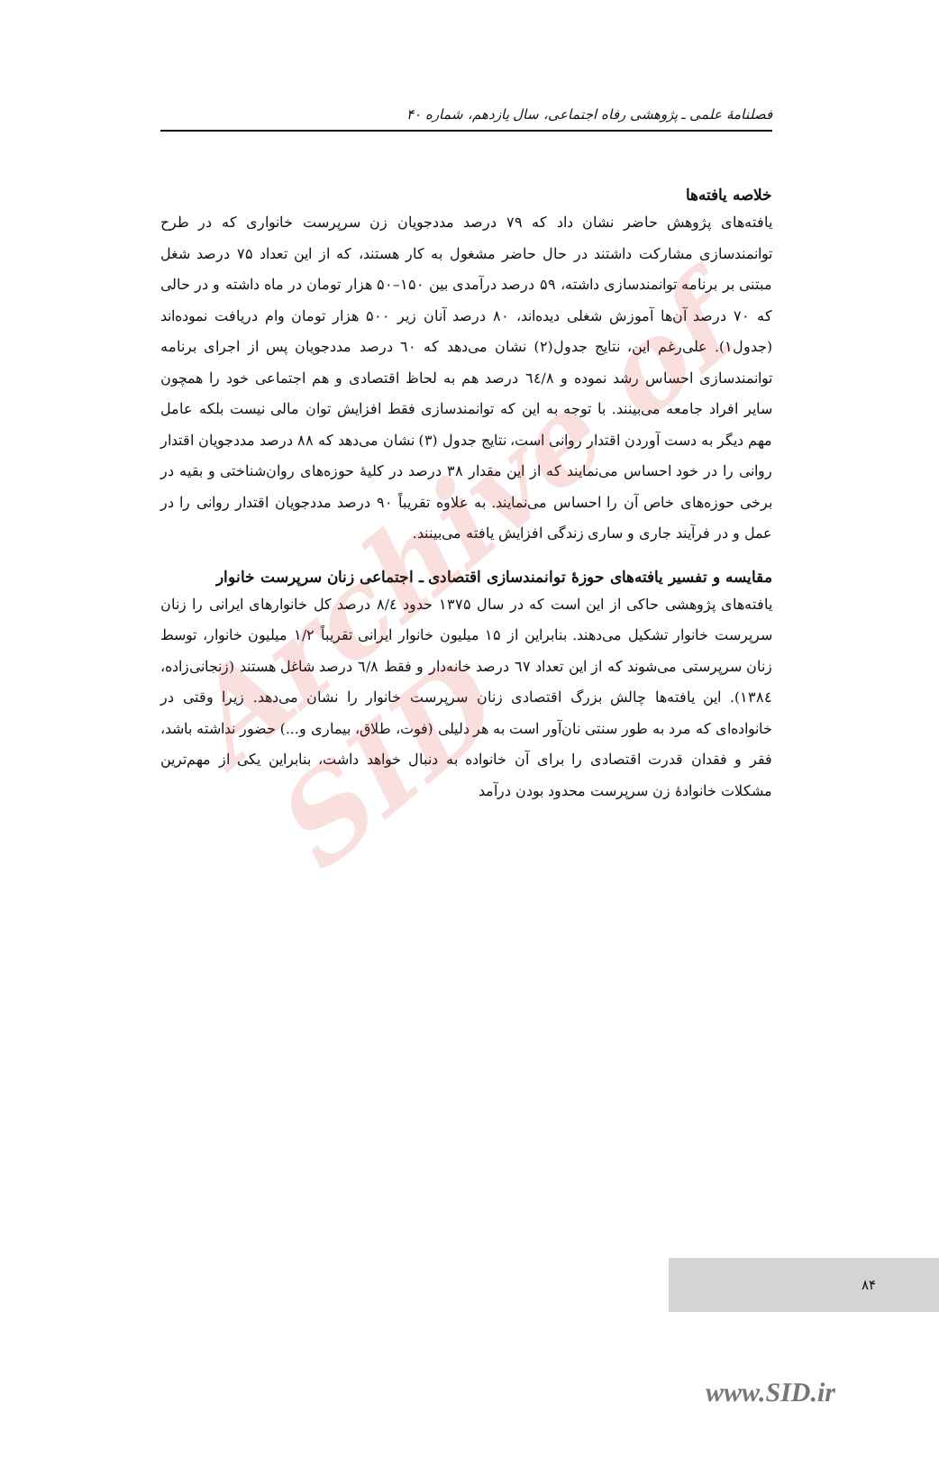Archive of SID
فصلنامهٔ علمی ـ پژوهشی رفاه اجتماعی، سال یازدهم، شماره ۴۰
خلاصه یافته‌ها
یافته‌های پژوهش حاضر نشان داد که ۷۹ درصد مددجویان زن سرپرست خانواری که در طرح توانمندسازی مشارکت داشتند در حال حاضر مشغول به کار هستند، که از این تعداد ۷۵ درصد شغل مبتنی بر برنامه توانمندسازی داشته، ۵۹ درصد درآمدی بین ۱۵۰–۵۰ هزار تومان در ماه داشته و در حالی که ۷۰ درصد آن‌ها آموزش شغلی دیده‌اند، ۸۰ درصد آنان زیر ۵۰۰ هزار تومان وام دریافت نموده‌اند (جدول۱). علی‌رغم این، نتایج جدول(۲) نشان می‌دهد که ٦٠ درصد مددجویان پس از اجرای برنامه توانمندسازی احساس رشد نموده و ٦٤/٨ درصد هم به لحاظ اقتصادی و هم اجتماعی خود را همچون سایر افراد جامعه می‌بینند. با توجه به این که توانمندسازی فقط افزایش توان مالی نیست بلکه عامل مهم دیگر به دست آوردن اقتدار روانی است، نتایج جدول (۳) نشان می‌دهد که ۸۸ درصد مددجویان اقتدار روانی را در خود احساس می‌نمایند که از این مقدار ۳۸ درصد در کلیهٔ حوزه‌های روان‌شناختی و بقیه در برخی حوزه‌های خاص آن را احساس می‌نمایند. به علاوه تقریباً ۹۰ درصد مددجویان اقتدار روانی را در عمل و در فرآیند جاری و ساری زندگی افزایش یافته می‌بینند.
مقایسه و تفسیر یافته‌های حوزهٔ توانمندسازی اقتصادی ـ اجتماعی زنان سرپرست خانوار
یافته‌های پژوهشی حاکی از این است که در سال ۱۳۷۵ حدود ٨/٤ درصد کل خانوارهای ایرانی را زنان سرپرست خانوار تشکیل می‌دهند. بنابراین از ۱۵ میلیون خانوار ایرانی تقریباً ۱/۲ میلیون خانوار، توسط زنان سرپرستی می‌شوند که از این تعداد ٦٧ درصد خانه‌دار و فقط ٦/٨ درصد شاغل هستند (زنجانی‌زاده، ١٣٨٤). این یافته‌ها چالش بزرگ اقتصادی زنان سرپرست خانوار را نشان می‌دهد. زیرا وقتی در خانواده‌ای که مرد به طور سنتی نان‌آور است به هر دلیلی (فوت، طلاق، بیماری و...) حضور نداشته باشد، فقر و فقدان قدرت اقتصادی را برای آن خانواده به دنبال خواهد داشت، بنابراین یکی از مهم‌ترین مشکلات خانوادهٔ زن سرپرست محدود بودن درآمد
۸۴
www.SID.ir